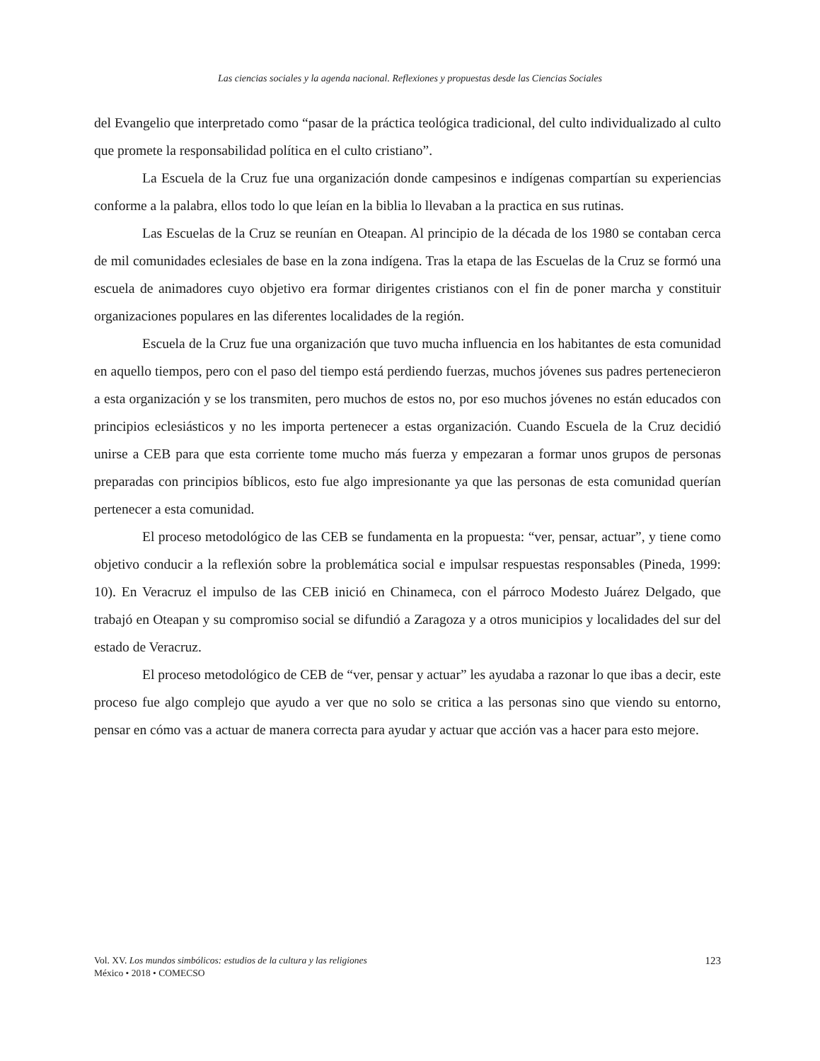Las ciencias sociales y la agenda nacional. Reflexiones y propuestas desde las Ciencias Sociales
del Evangelio que interpretado como “pasar de la práctica teológica tradicional, del culto individualizado al culto que promete la responsabilidad política en el culto cristiano”.
La Escuela de la Cruz fue una organización donde campesinos e indígenas compartían su experiencias conforme a la palabra, ellos todo lo que leían en la biblia lo llevaban a la practica en sus rutinas.
Las Escuelas de la Cruz se reunían en Oteapan. Al principio de la década de los 1980 se contaban cerca de mil comunidades eclesiales de base en la zona indígena. Tras la etapa de las Escuelas de la Cruz se formó una escuela de animadores cuyo objetivo era formar dirigentes cristianos con el fin de poner marcha y constituir organizaciones populares en las diferentes localidades de la región.
Escuela de la Cruz fue una organización que tuvo mucha influencia en los habitantes de esta comunidad en aquello tiempos, pero con el paso del tiempo está perdiendo fuerzas, muchos jóvenes sus padres pertenecieron a esta organización y se los transmiten, pero muchos de estos no, por eso muchos jóvenes no están educados con principios eclesiásticos y no les importa pertenecer a estas organización. Cuando Escuela de la Cruz decidió unirse a CEB para que esta corriente tome mucho más fuerza y empezaran a formar unos grupos de personas preparadas con principios bíblicos, esto fue algo impresionante ya que las personas de esta comunidad querían pertenecer a esta comunidad.
El proceso metodológico de las CEB se fundamenta en la propuesta: “ver, pensar, actuar”, y tiene como objetivo conducir a la reflexión sobre la problemática social e impulsar respuestas responsables (Pineda, 1999: 10). En Veracruz el impulso de las CEB inició en Chinameca, con el párroco Modesto Juárez Delgado, que trabajó en Oteapan y su compromiso social se difundió a Zaragoza y a otros municipios y localidades del sur del estado de Veracruz.
El proceso metodológico de CEB de “ver, pensar y actuar” les ayudaba a razonar lo que ibas a decir, este proceso fue algo complejo que ayudo a ver que no solo se critica a las personas sino que viendo su entorno, pensar en cómo vas a actuar de manera correcta para ayudar y actuar que acción vas a hacer para esto mejore.
Vol. XV. Los mundos simbólicos: estudios de la cultura y las religiones
México • 2018 • COMECSO
123